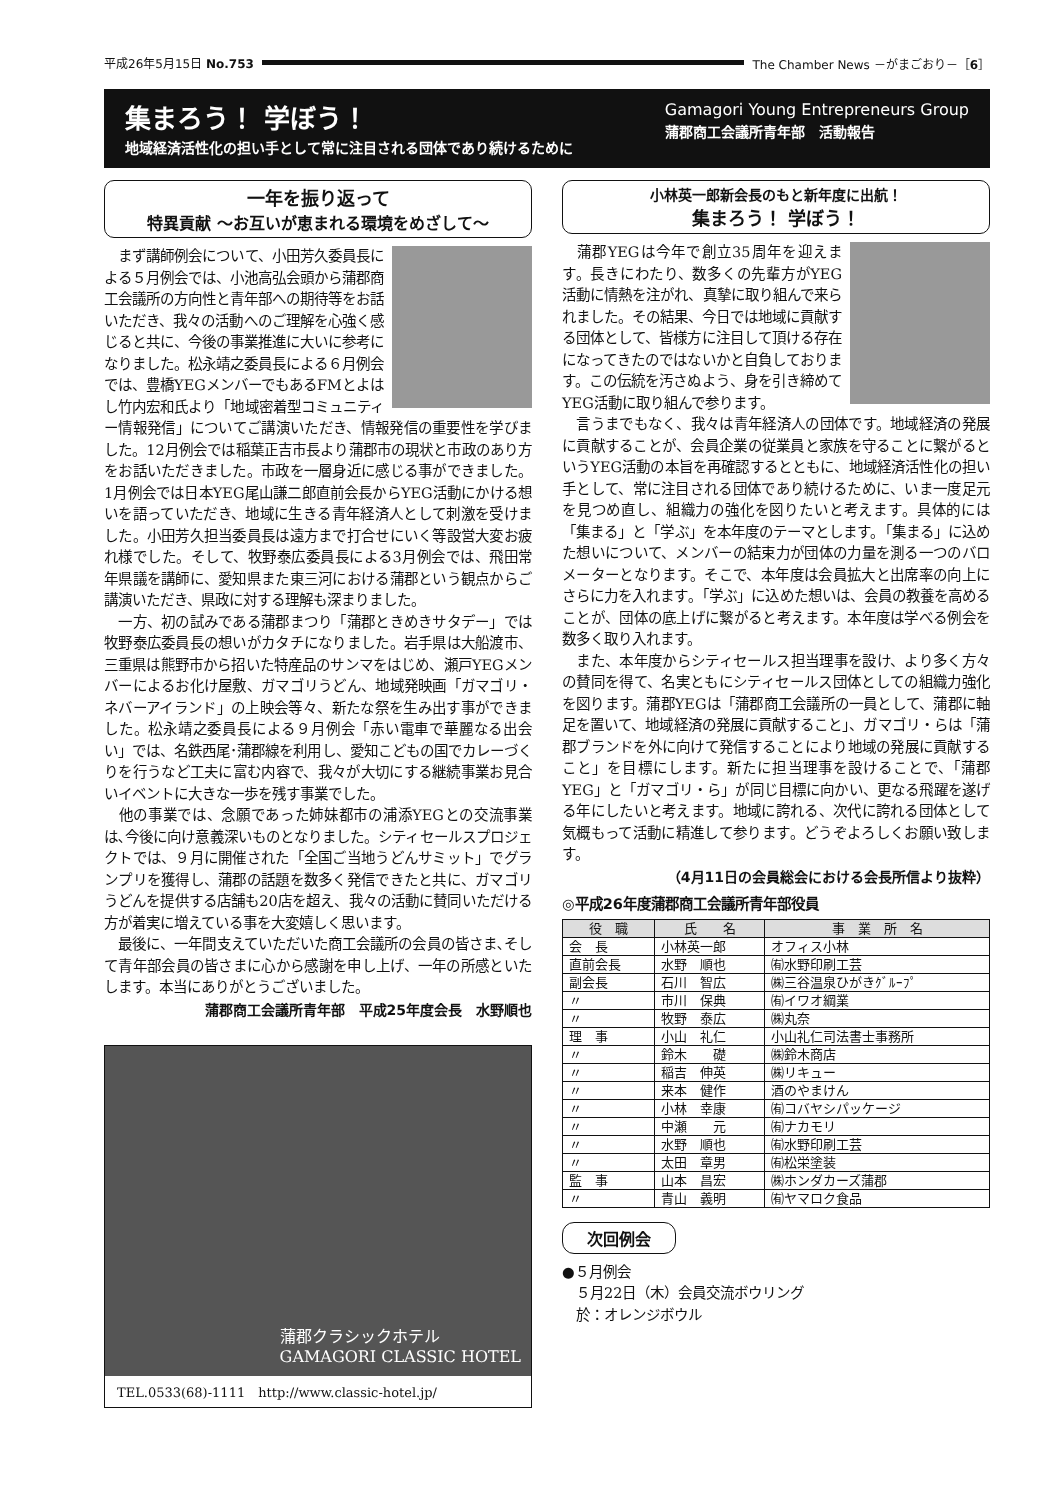平成26年5月15日 No.753
The Chamber News －がまごおり－［6］
集まろう！ 学ぼう！
地域経済活性化の担い手として常に注目される団体であり続けるために
Gamagori Young Entrepreneurs Group
蒲郡商工会議所青年部　活動報告
一年を振り返って
特異貢献 ～お互いが恵まれる環境をめざして～
　まず講師例会について、小田芳久委員長による５月例会では、小池高弘会頭から蒲郡商工会議所の方向性と青年部への期待等をお話いただき、我々の活動へのご理解を心強く感じると共に、今後の事業推進に大いに参考になりました。松永靖之委員長による６月例会では、豊橋YEGメンバーでもあるFMとよはし竹内宏和氏より「地域密着型コミュニティー情報発信」についてご講演いただき、情報発信の重要性を学びました。12月例会では稲葉正吉市長より蒲郡市の現状と市政のあり方をお話いただきました。市政を一層身近に感じる事ができました。1月例会では日本YEG尾山謙二郎直前会長からYEG活動にかける想いを語っていただき、地域に生きる青年経済人として刺激を受けました。小田芳久担当委員長は遠方まで打合せにいく等設営大変お疲れ様でした。そして、牧野泰広委員長による3月例会では、飛田常年県議を講師に、愛知県また東三河における蒲郡という観点からご講演いただき、県政に対する理解も深まりました。
　一方、初の試みである蒲郡まつり「蒲郡ときめきサタデー」では牧野泰広委員長の想いがカタチになりました。岩手県は大船渡市、三重県は熊野市から招いた特産品のサンマをはじめ、瀬戸YEGメンバーによるお化け屋敷、ガマゴリうどん、地域発映画「ガマゴリ・ネバーアイランド」の上映会等々、新たな祭を生み出す事ができました。松永靖之委員長による９月例会「赤い電車で華麗なる出会い」では、名鉄西尾･蒲郡線を利用し、愛知こどもの国でカレーづくりを行うなど工夫に富む内容で、我々が大切にする継続事業お見合いイベントに大きな一歩を残す事業でした。
　他の事業では、念願であった姉妹都市の浦添YEGとの交流事業は､今後に向け意義深いものとなりました。シティセールスプロジェクトでは、９月に開催された「全国ご当地うどんサミット」でグランプリを獲得し、蒲郡の話題を数多く発信できたと共に、ガマゴリうどんを提供する店舗も20店を超え、我々の活動に賛同いただける方が着実に増えている事を大変嬉しく思います。
　最後に、一年間支えていただいた商工会議所の会員の皆さま､そして青年部会員の皆さまに心から感謝を申し上げ、一年の所感といたします。本当にありがとうございました。
蒲郡商工会議所青年部　平成25年度会長　水野順也
蒲郡クラシックホテル
GAMAGORI CLASSIC HOTEL
TEL.0533(68)-1111　http://www.classic-hotel.jp/
小林英一郎新会長のもと新年度に出航！
集まろう！ 学ぼう！
　蒲郡YEGは今年で創立35周年を迎えます。長きにわたり、数多くの先輩方がYEG活動に情熱を注がれ、真摯に取り組んで来られました。その結果、今日では地域に貢献する団体として、皆様方に注目して頂ける存在になってきたのではないかと自負しております。この伝統を汚さぬよう、身を引き締めてYEG活動に取り組んで参ります。
　言うまでもなく、我々は青年経済人の団体です。地域経済の発展に貢献することが、会員企業の従業員と家族を守ることに繋がるというYEG活動の本旨を再確認するとともに、地域経済活性化の担い手として、常に注目される団体であり続けるために、いま一度足元を見つめ直し、組織力の強化を図りたいと考えます。具体的には「集まる」と「学ぶ」を本年度のテーマとします。「集まる」に込めた想いについて、メンバーの結束力が団体の力量を測る一つのバロメーターとなります。そこで、本年度は会員拡大と出席率の向上にさらに力を入れます｡「学ぶ」に込めた想いは、会員の教養を高めることが、団体の底上げに繋がると考えます。本年度は学べる例会を数多く取り入れます。
　また、本年度からシティセールス担当理事を設け、より多く方々の賛同を得て、名実ともにシティセールス団体としての組織力強化を図ります。蒲郡YEGは「蒲郡商工会議所の一員として、蒲郡に軸足を置いて、地域経済の発展に貢献すること」、ガマゴリ・らは「蒲郡ブランドを外に向けて発信することにより地域の発展に貢献すること」を目標にします。新たに担当理事を設けることで、「蒲郡YEG」と「ガマゴリ・ら」が同じ目標に向かい、更なる飛躍を遂げる年にしたいと考えます。地域に誇れる、次代に誇れる団体として気概もって活動に精進して参ります。どうぞよろしくお願い致します。
（4月11日の会員総会における会長所信より抜粋）
◎平成26年度蒲郡商工会議所青年部役員
| 役 職 | 氏 名 | 事 業 所 名 |
| --- | --- | --- |
| 会 長 | 小林英一郎 | オフィス小林 |
| 直前会長 | 水野 順也 | ㈲水野印刷工芸 |
| 副会長 | 石川 智広 | ㈱三谷温泉ひがきｸﾞﾙｰﾌﾟ |
| 〃 | 市川 保典 | ㈲イワオ綱業 |
| 〃 | 牧野 泰広 | ㈱丸奈 |
| 理 事 | 小山 礼仁 | 小山礼仁司法書士事務所 |
| 〃 | 鈴木 礎 | ㈱鈴木商店 |
| 〃 | 稲吉 伸英 | ㈱リキュー |
| 〃 | 来本 健作 | 酒のやまけん |
| 〃 | 小林 幸康 | ㈲コバヤシパッケージ |
| 〃 | 中瀬 元 | ㈲ナカモリ |
| 〃 | 水野 順也 | ㈲水野印刷工芸 |
| 〃 | 太田 章男 | ㈲松栄塗装 |
| 監 事 | 山本 昌宏 | ㈱ホンダカーズ蒲郡 |
| 〃 | 青山 義明 | ㈲ヤマロク食品 |
次回例会
●５月例会
　５月22日（木）会員交流ボウリング
　於：オレンジボウル